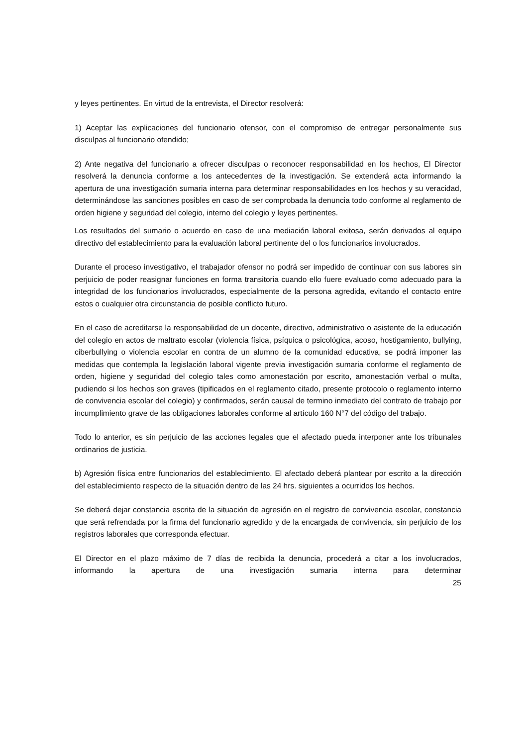y leyes pertinentes. En virtud de la entrevista, el Director resolverá:
1) Aceptar las explicaciones del funcionario ofensor, con el compromiso de entregar personalmente sus disculpas al funcionario ofendido;
2) Ante negativa del funcionario a ofrecer disculpas o reconocer responsabilidad en los hechos, El Director resolverá la denuncia conforme a los antecedentes de la investigación. Se extenderá acta informando la apertura de una investigación sumaria interna para determinar responsabilidades en los hechos y su veracidad, determinándose las sanciones posibles en caso de ser comprobada la denuncia todo conforme al reglamento de orden higiene y seguridad del colegio, interno del colegio y leyes pertinentes.
Los resultados del sumario o acuerdo en caso de una mediación laboral exitosa, serán derivados al equipo directivo del establecimiento para la evaluación laboral pertinente del o los funcionarios involucrados.
Durante el proceso investigativo, el trabajador ofensor no podrá ser impedido de continuar con sus labores sin perjuicio de poder reasignar funciones en forma transitoria cuando ello fuere evaluado como adecuado para la integridad de los funcionarios involucrados, especialmente de la persona agredida, evitando el contacto entre estos o cualquier otra circunstancia de posible conflicto futuro.
En el caso de acreditarse la responsabilidad de un docente, directivo, administrativo o asistente de la educación del colegio en actos de maltrato escolar (violencia física, psíquica o psicológica, acoso, hostigamiento, bullying, ciberbullying o violencia escolar en contra de un alumno de la comunidad educativa, se podrá imponer las medidas que contempla la legislación laboral vigente previa investigación sumaria conforme el reglamento de orden, higiene y seguridad del colegio tales como amonestación por escrito, amonestación verbal o multa, pudiendo si los hechos son graves (tipificados en el reglamento citado, presente protocolo o reglamento interno de convivencia escolar del colegio) y confirmados, serán causal de termino inmediato del contrato de trabajo por incumplimiento grave de las obligaciones laborales conforme al artículo 160 N°7 del código del trabajo.
Todo lo anterior, es sin perjuicio de las acciones legales que el afectado pueda interponer ante los tribunales ordinarios de justicia.
b) Agresión física entre funcionarios del establecimiento. El afectado deberá plantear por escrito a la dirección del establecimiento respecto de la situación dentro de las 24 hrs. siguientes a ocurridos los hechos.
Se deberá dejar constancia escrita de la situación de agresión en el registro de convivencia escolar, constancia que será refrendada por la firma del funcionario agredido y de la encargada de convivencia, sin perjuicio de los registros laborales que corresponda efectuar.
El Director en el plazo máximo de 7 días de recibida la denuncia, procederá a citar a los involucrados, informando la apertura de una investigación sumaria interna para determinar
25